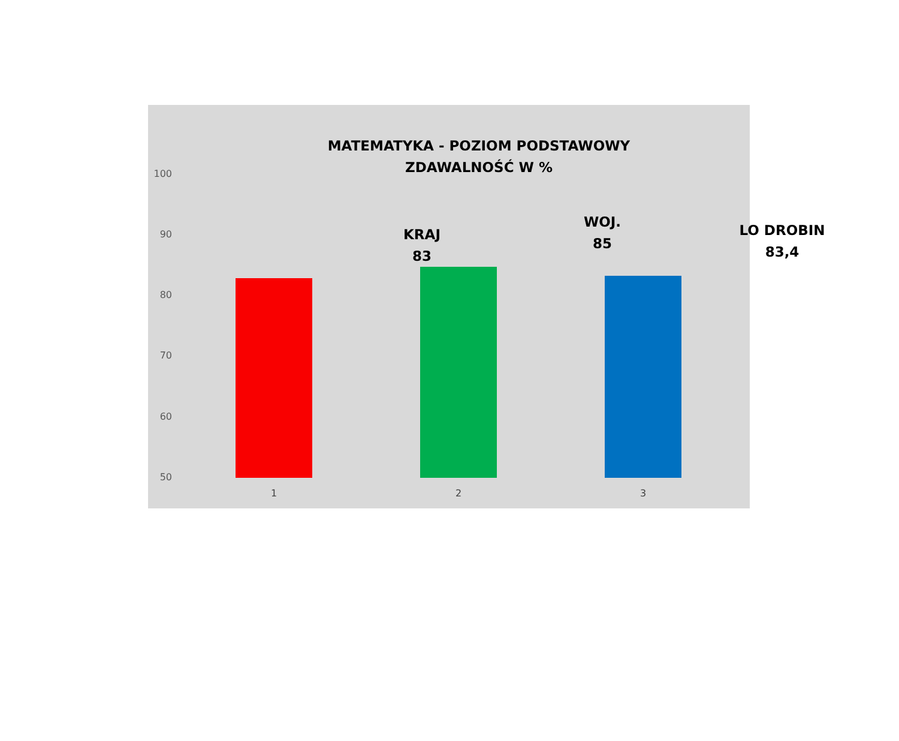MATEMATYKA - POZIOM PODSTAWOWY
ZDAWALNOŚĆ W %
100
90
80
70
60
50
KRAJ
83
WOJ.
85
LO DROBIN
83,4
1 2 3